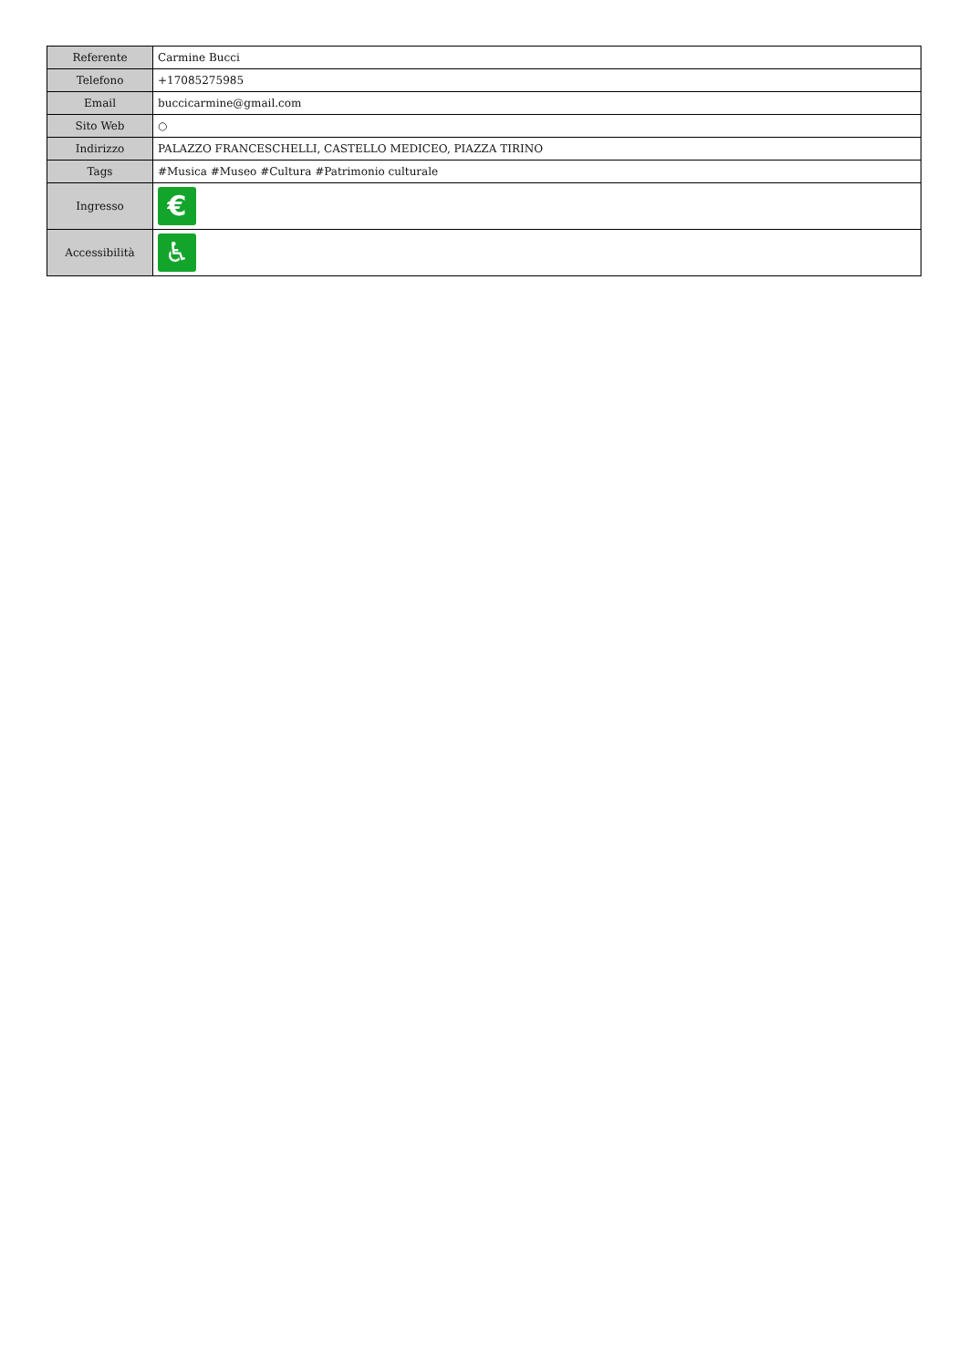| Referente | Carmine Bucci |
| Telefono | +17085275985 |
| Email | buccicarmine@gmail.com |
| Sito Web | ○ |
| Indirizzo | PALAZZO FRANCESCHELLI, CASTELLO MEDICEO, PIAZZA TIRINO |
| Tags | #Musica #Museo #Cultura #Patrimonio culturale |
| Ingresso | € |
| Accessibilità | ♿ |